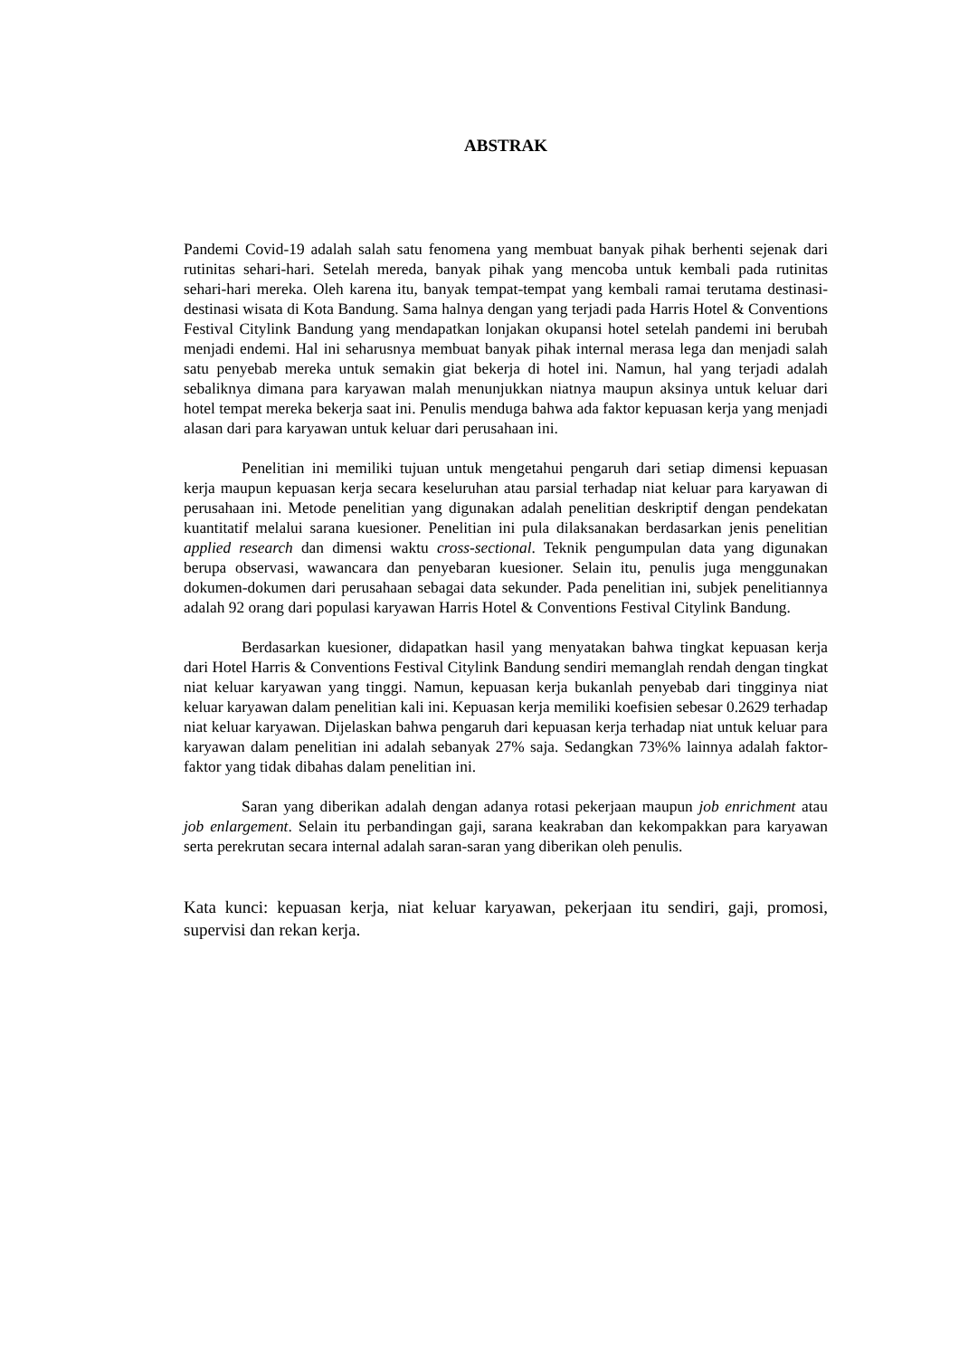ABSTRAK
Pandemi Covid-19 adalah salah satu fenomena yang membuat banyak pihak berhenti sejenak dari rutinitas sehari-hari. Setelah mereda, banyak pihak yang mencoba untuk kembali pada rutinitas sehari-hari mereka. Oleh karena itu, banyak tempat-tempat yang kembali ramai terutama destinasi-destinasi wisata di Kota Bandung. Sama halnya dengan yang terjadi pada Harris Hotel & Conventions Festival Citylink Bandung yang mendapatkan lonjakan okupansi hotel setelah pandemi ini berubah menjadi endemi. Hal ini seharusnya membuat banyak pihak internal merasa lega dan menjadi salah satu penyebab mereka untuk semakin giat bekerja di hotel ini. Namun, hal yang terjadi adalah sebaliknya dimana para karyawan malah menunjukkan niatnya maupun aksinya untuk keluar dari hotel tempat mereka bekerja saat ini. Penulis menduga bahwa ada faktor kepuasan kerja yang menjadi alasan dari para karyawan untuk keluar dari perusahaan ini.
Penelitian ini memiliki tujuan untuk mengetahui pengaruh dari setiap dimensi kepuasan kerja maupun kepuasan kerja secara keseluruhan atau parsial terhadap niat keluar para karyawan di perusahaan ini. Metode penelitian yang digunakan adalah penelitian deskriptif dengan pendekatan kuantitatif melalui sarana kuesioner. Penelitian ini pula dilaksanakan berdasarkan jenis penelitian applied research dan dimensi waktu cross-sectional. Teknik pengumpulan data yang digunakan berupa observasi, wawancara dan penyebaran kuesioner. Selain itu, penulis juga menggunakan dokumen-dokumen dari perusahaan sebagai data sekunder. Pada penelitian ini, subjek penelitiannya adalah 92 orang dari populasi karyawan Harris Hotel & Conventions Festival Citylink Bandung.
Berdasarkan kuesioner, didapatkan hasil yang menyatakan bahwa tingkat kepuasan kerja dari Hotel Harris & Conventions Festival Citylink Bandung sendiri memanglah rendah dengan tingkat niat keluar karyawan yang tinggi. Namun, kepuasan kerja bukanlah penyebab dari tingginya niat keluar karyawan dalam penelitian kali ini. Kepuasan kerja memiliki koefisien sebesar 0.2629 terhadap niat keluar karyawan. Dijelaskan bahwa pengaruh dari kepuasan kerja terhadap niat untuk keluar para karyawan dalam penelitian ini adalah sebanyak 27% saja. Sedangkan 73%% lainnya adalah faktor-faktor yang tidak dibahas dalam penelitian ini.
Saran yang diberikan adalah dengan adanya rotasi pekerjaan maupun job enrichment atau job enlargement. Selain itu perbandingan gaji, sarana keakraban dan kekompakkan para karyawan serta perekrutan secara internal adalah saran-saran yang diberikan oleh penulis.
Kata kunci: kepuasan kerja, niat keluar karyawan, pekerjaan itu sendiri, gaji, promosi, supervisi dan rekan kerja.